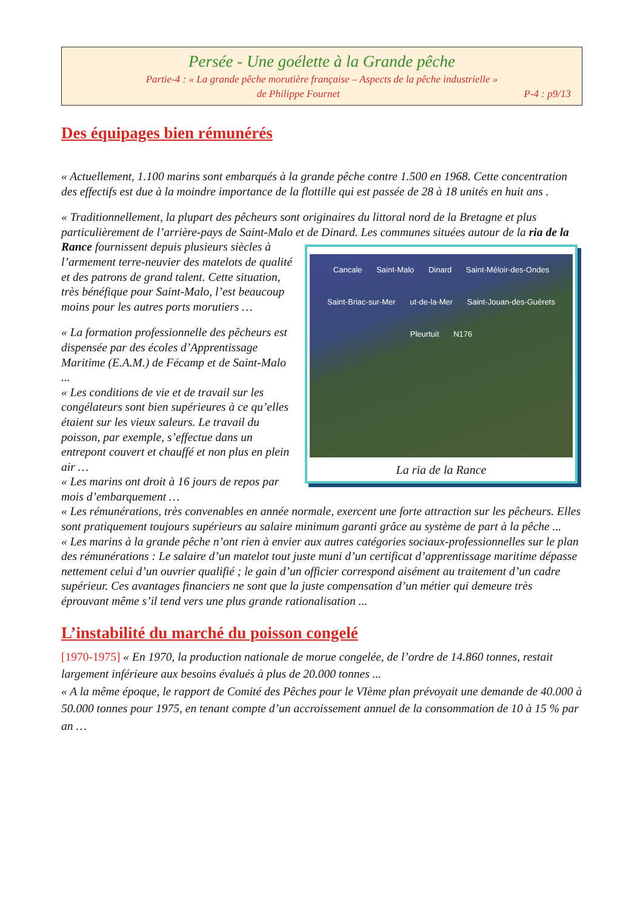Persée - Une goélette à la Grande pêche
Partie-4 : « La grande pêche morutière française – Aspects de la pêche industrielle »
de Philippe Fournet P-4 : p9/13
Des équipages bien rémunérés
« Actuellement, 1.100 marins sont embarqués à la grande pêche contre 1.500 en 1968. Cette concentration des effectifs est due à la moindre importance de la flottille qui est passée de 28 à 18 unités en huit ans .
« Traditionnellement, la plupart des pêcheurs sont originaires du littoral nord de la Bretagne et plus particulièrement de l’arrière-pays de Saint-Malo et de Dinard. Les communes situées autour Cancale Saint-Malo Dinard Saint-Méloir-des-Ondes Saint-Briac-sur-Mer ut-de-la-Mer Saint-Jouan-des-Guérets Pleurtuit N176
La ria de la Rance de la ria de la Rance fournissent depuis plusieurs siècles à l’armement terre-neuvier des matelots de qualité et des patrons de grand talent. Cette situation, très bénéfique pour Saint-Malo, l’est beaucoup moins pour les autres ports morutiers …
« La formation professionnelle des pêcheurs est dispensée par des écoles d’Apprentissage Maritime (E.A.M.) de Fécamp et de Saint-Malo ...
« Les conditions de vie et de travail sur les congélateurs sont bien supérieures à ce qu’elles étaient sur les vieux saleurs. Le travail du poisson, par exemple, s’effectue dans un entrepont couvert et chauffé et non plus en plein air …
« Les marins ont droit à 16 jours de repos par mois d’embarquement …
« Les rémunérations, très convenables en année normale, exercent une forte attraction sur les pêcheurs. Elles sont pratiquement toujours supérieurs au salaire minimum garanti grâce au système de part à la pêche ...
« Les marins à la grande pêche n’ont rien à envier aux autres catégories sociaux-professionnelles sur le plan des rémunérations : Le salaire d’un matelot tout juste muni d’un certificat d’apprentissage maritime dépasse nettement celui d’un ouvrier qualifié ; le gain d’un officier correspond aisément au traitement d’un cadre supérieur. Ces avantages financiers ne sont que la juste compensation d’un métier qui demeure très éprouvant même s’il tend vers une plus grande rationalisation ...
L’instabilité du marché du poisson congelé
[1970-1975] « En 1970, la production nationale de morue congelée, de l’ordre de 14.860 tonnes, restait largement inférieure aux besoins évalués à plus de 20.000 tonnes ...
« A la même époque, le rapport de Comité des Pêches pour le VIème plan prévoyait une demande de 40.000 à 50.000 tonnes pour 1975, en tenant compte d’un accroissement annuel de la consommation de 10 à 15 % par an …